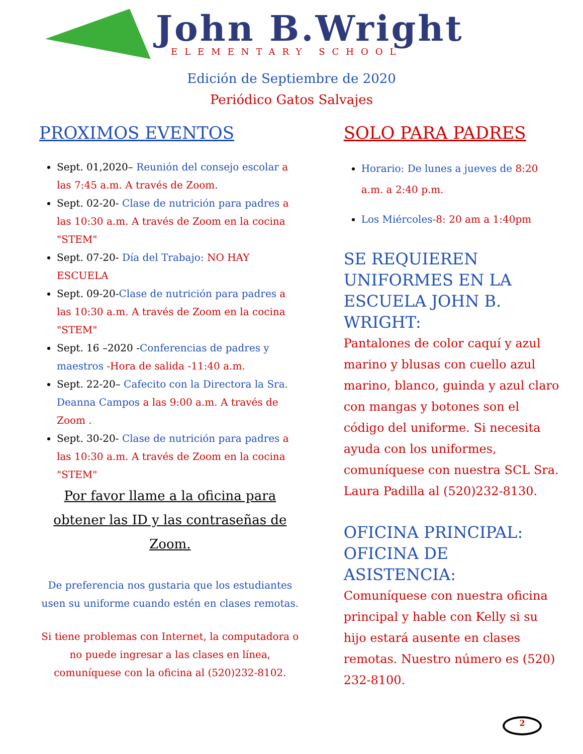John B.Wright
ELEMENTARY SCHOOL
Edición de Septiembre de 2020
Periódico Gatos Salvajes
PROXIMOS EVENTOS
Sept. 01,2020– Reunión del consejo escolar a las 7:45 a.m. A través de Zoom.
Sept. 02-20- Clase de nutrición para padres a las 10:30 a.m. A través de Zoom en la cocina "STEM"
Sept. 07-20- Día del Trabajo: NO HAY ESCUELA
Sept. 09-20-Clase de nutrición para padres a las 10:30 a.m. A través de Zoom en la cocina "STEM"
Sept. 16 –2020 -Conferencias de padres y maestros -Hora de salida -11:40 a.m.
Sept. 22-20– Cafecito con la Directora la Sra. Deanna Campos a las 9:00 a.m. A través de Zoom .
Sept. 30-20- Clase de nutrición para padres a las 10:30 a.m. A través de Zoom en la cocina "STEM"
Por favor llame a la oficina para obtener las ID y las contraseñas de Zoom.
De preferencia nos gustaria que los estudiantes usen su uniforme cuando estén en clases remotas.
Si tiene problemas con Internet, la computadora o no puede ingresar a las clases en línea, comuníquese con la oficina al (520)232-8102.
SOLO PARA PADRES
Horario: De lunes a jueves de 8:20 a.m. a 2:40 p.m.
Los Miércoles-8: 20 am a 1:40pm
SE REQUIEREN UNIFORMES EN LA ESCUELA JOHN B. WRIGHT:
Pantalones de color caquí y azul marino y blusas con cuello azul marino, blanco, guinda y azul claro con mangas y botones son el código del uniforme. Si necesita ayuda con los uniformes, comuníquese con nuestra SCL Sra. Laura Padilla al (520)232-8130.
OFICINA PRINCIPAL: OFICINA DE ASISTENCIA:
Comuníquese con nuestra oficina principal y hable con Kelly si su hijo estará ausente en clases remotas. Nuestro número es (520) 232-8100.
2